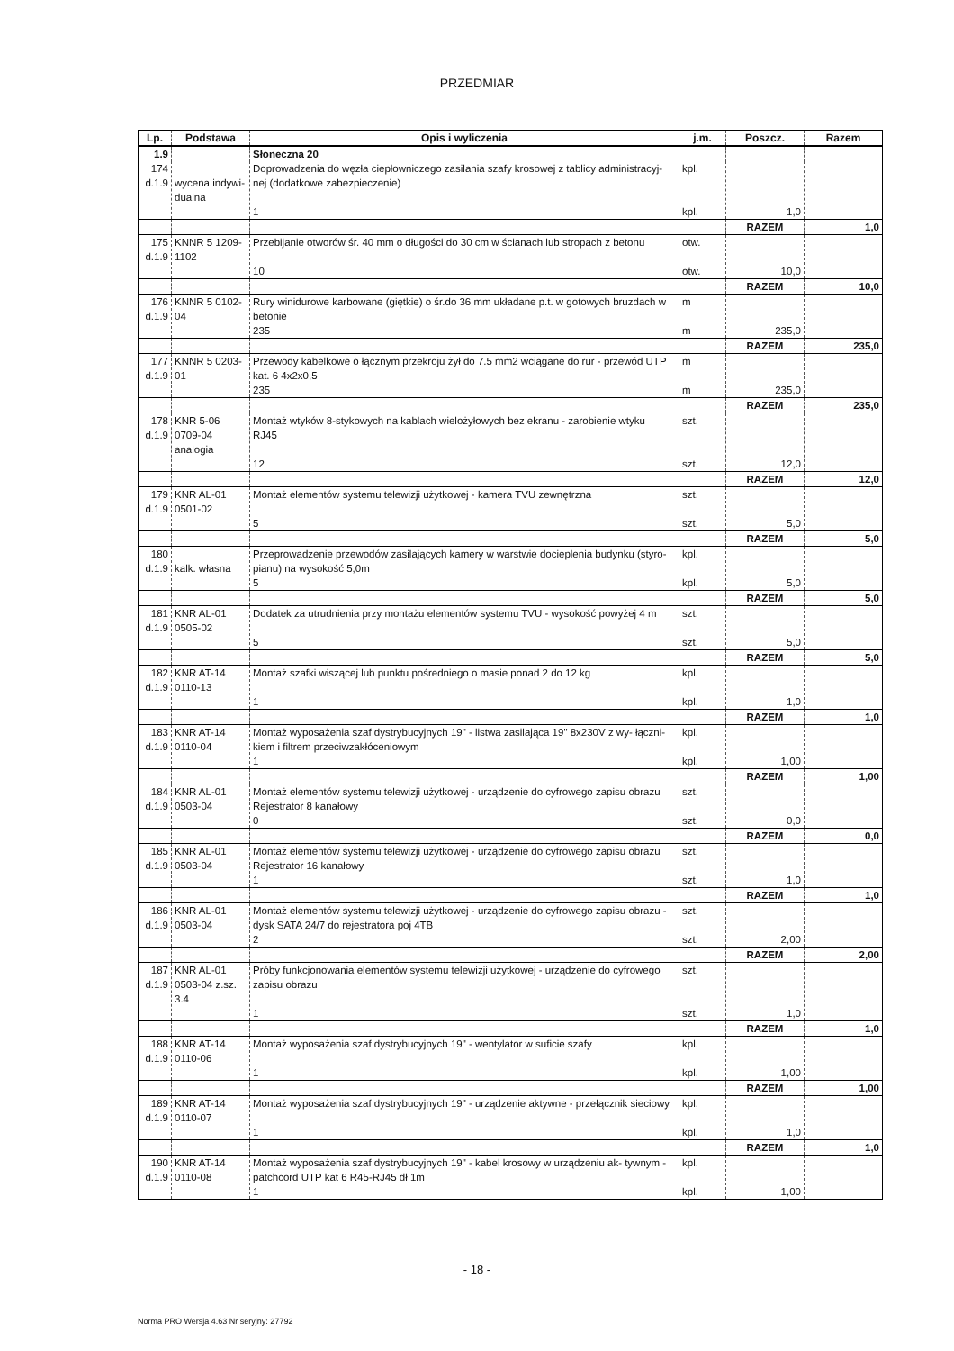PRZEDMIAR
| Lp. | Podstawa | Opis i wyliczenia | j.m. | Poszcz. | Razem |
| --- | --- | --- | --- | --- | --- |
| 1.9 | | Słoneczna 20 | | | |
| 174 d.1.9 | wycena indywi- dualna | Doprowadzenia do węzła ciepłowniczego zasilania szafy krosowej z tablicy administracyj- nej (dodatkowe zabezpieczenie) 1 | kpl. kpl. | 1,0 | |
| | | | | RAZEM | 1,0 |
| 175 d.1.9 | KNNR 5 1209- 1102 | Przebijanie otworów śr. 40 mm o długości do 30 cm w ścianach lub stropach z betonu 10 | otw. otw. | 10,0 | |
| | | | | RAZEM | 10,0 |
| 176 d.1.9 | KNNR 5 0102- 04 | Rury winidurowe karbowane (giętkie) o śr.do 36 mm układane p.t. w gotowych bruzdach w betonie 235 | m m | 235,0 | |
| | | | | RAZEM | 235,0 |
| 177 d.1.9 | KNNR 5 0203- 01 | Przewody kabelkowe o łącznym przekroju żył do 7.5 mm2 wciągane do rur - przewód UTP kat. 6 4x2x0,5 235 | m m | 235,0 | |
| | | | | RAZEM | 235,0 |
| 178 d.1.9 | KNR 5-06 0709-04 analogia | Montaż wtyków 8-stykowych na kablach wielożyłowych bez ekranu - zarobienie wtyku RJ45 12 | szt. szt. | 12,0 | |
| | | | | RAZEM | 12,0 |
| 179 d.1.9 | KNR AL-01 0501-02 | Montaż elementów systemu telewizji użytkowej - kamera TVU zewnętrzna 5 | szt. szt. | 5,0 | |
| | | | | RAZEM | 5,0 |
| 180 d.1.9 | kalk. własna | Przeprowadzenie przewodów zasilających kamery w warstwie docieplenia budynku (styro- pianu) na wysokość 5,0m 5 | kpl. kpl. | 5,0 | |
| | | | | RAZEM | 5,0 |
| 181 d.1.9 | KNR AL-01 0505-02 | Dodatek za utrudnienia przy montażu elementów systemu TVU - wysokość powyżej 4 m 5 | szt. szt. | 5,0 | |
| | | | | RAZEM | 5,0 |
| 182 d.1.9 | KNR AT-14 0110-13 | Montaż szafki wiszącej lub punktu pośredniego o masie ponad 2 do 12 kg 1 | kpl. kpl. | 1,0 | |
| | | | | RAZEM | 1,0 |
| 183 d.1.9 | KNR AT-14 0110-04 | Montaż wyposażenia szaf dystrybucyjnych 19" - listwa zasilająca 19" 8x230V z wy- łączni- kiem i filtrem przeciwzakłóceniowym 1 | kpl. kpl. | 1,00 | |
| | | | | RAZEM | 1,00 |
| 184 d.1.9 | KNR AL-01 0503-04 | Montaż elementów systemu telewizji użytkowej - urządzenie do cyfrowego zapisu obrazu Rejestrator 8 kanałowy 0 | szt. szt. | 0,0 | |
| | | | | RAZEM | 0,0 |
| 185 d.1.9 | KNR AL-01 0503-04 | Montaż elementów systemu telewizji użytkowej - urządzenie do cyfrowego zapisu obrazu Rejestrator 16 kanałowy 1 | szt. szt. | 1,0 | |
| | | | | RAZEM | 1,0 |
| 186 d.1.9 | KNR AL-01 0503-04 | Montaż elementów systemu telewizji użytkowej - urządzenie do cyfrowego zapisu obrazu - dysk SATA 24/7 do rejestratora poj 4TB 2 | szt. szt. | 2,00 | |
| | | | | RAZEM | 2,00 |
| 187 d.1.9 | KNR AL-01 0503-04 z.sz. 3.4 | Próby funkcjonowania elementów systemu telewizji użytkowej - urządzenie do cyfrowego zapisu obrazu 1 | szt. szt. | 1,0 | |
| | | | | RAZEM | 1,0 |
| 188 d.1.9 | KNR AT-14 0110-06 | Montaż wyposażenia szaf dystrybucyjnych 19" - wentylator w suficie szafy 1 | kpl. kpl. | 1,00 | |
| | | | | RAZEM | 1,00 |
| 189 d.1.9 | KNR AT-14 0110-07 | Montaż wyposażenia szaf dystrybucyjnych 19" - urządzenie aktywne - przełącznik sieciowy 1 | kpl. kpl. | 1,0 | |
| | | | | RAZEM | 1,0 |
| 190 d.1.9 | KNR AT-14 0110-08 | Montaż wyposażenia szaf dystrybucyjnych 19" - kabel krosowy w urządzeniu ak- tywnym - patchcord UTP kat 6 R45-RJ45 dł 1m 1 | kpl. kpl. | 1,00 | |
- 18 -
Norma PRO Wersja 4.63 Nr seryjny: 27792